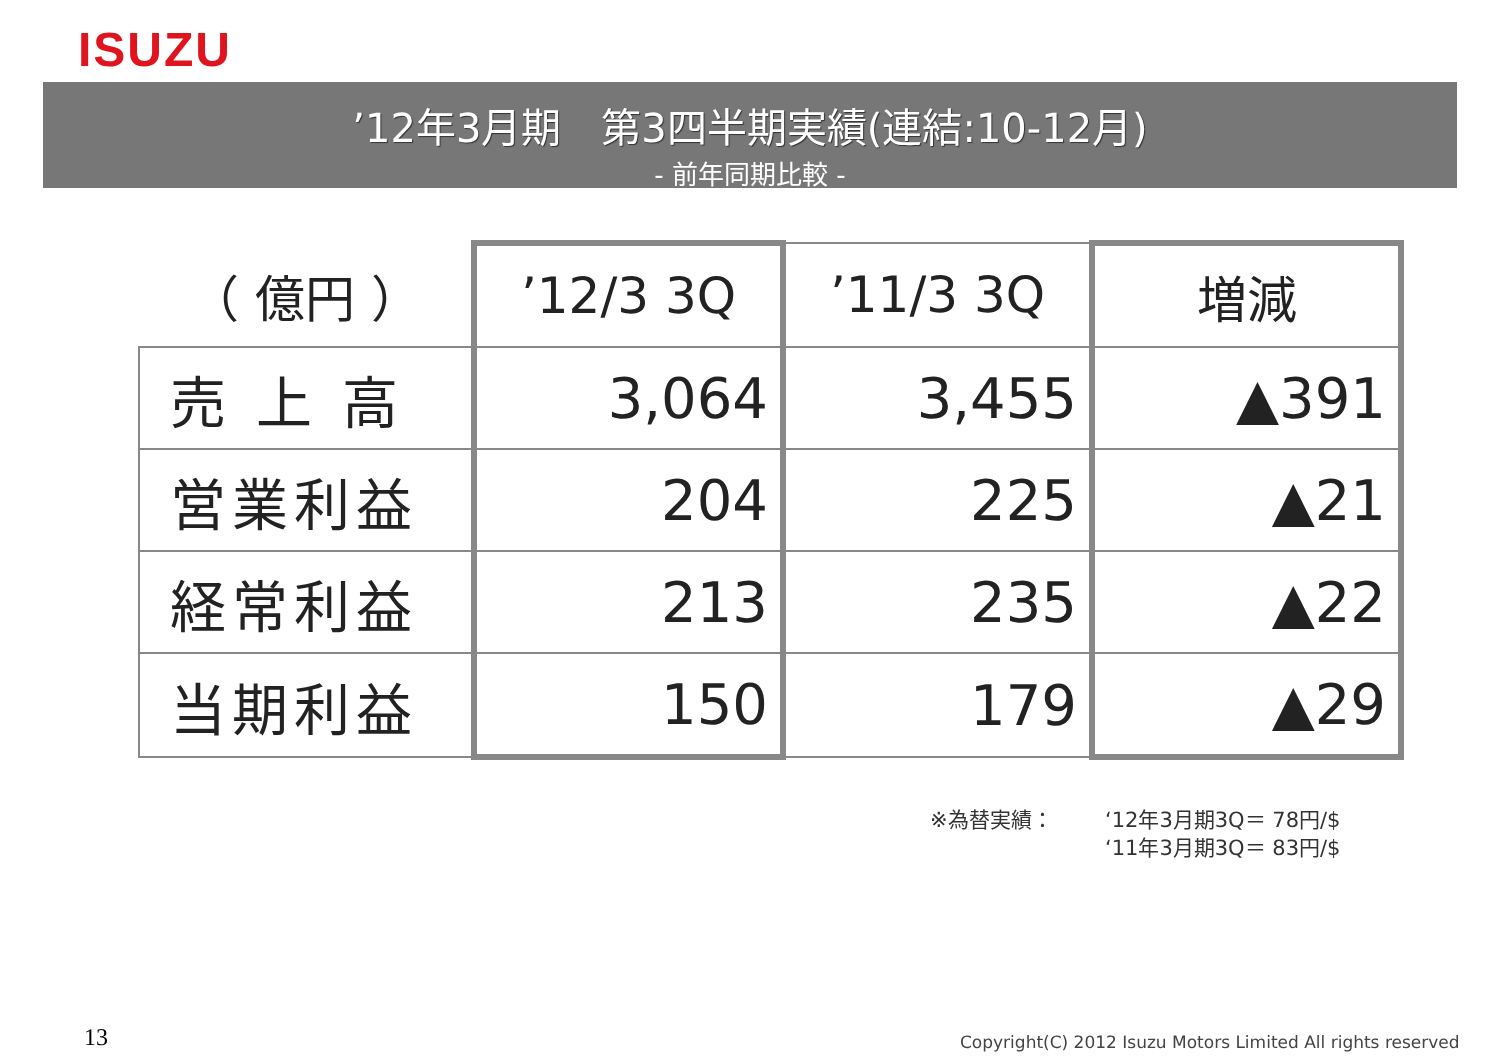ISUZU
’12年3月期　第3四半期実績(連結:10-12月)
- 前年同期比較 -
| （ 億円 ） | ’12/3 3Q | ’11/3 3Q | 増減 |
| --- | --- | --- | --- |
| 売 上 高 | 3,064 | 3,455 | ▲391 |
| 営業利益 | 204 | 225 | ▲21 |
| 経常利益 | 213 | 235 | ▲22 |
| 当期利益 | 150 | 179 | ▲29 |
※為替実績： ‘12年3月期3Q＝ 78円/$
‘11年3月期3Q＝ 83円/$
13
Copyright(C) 2012 Isuzu Motors Limited All rights reserved